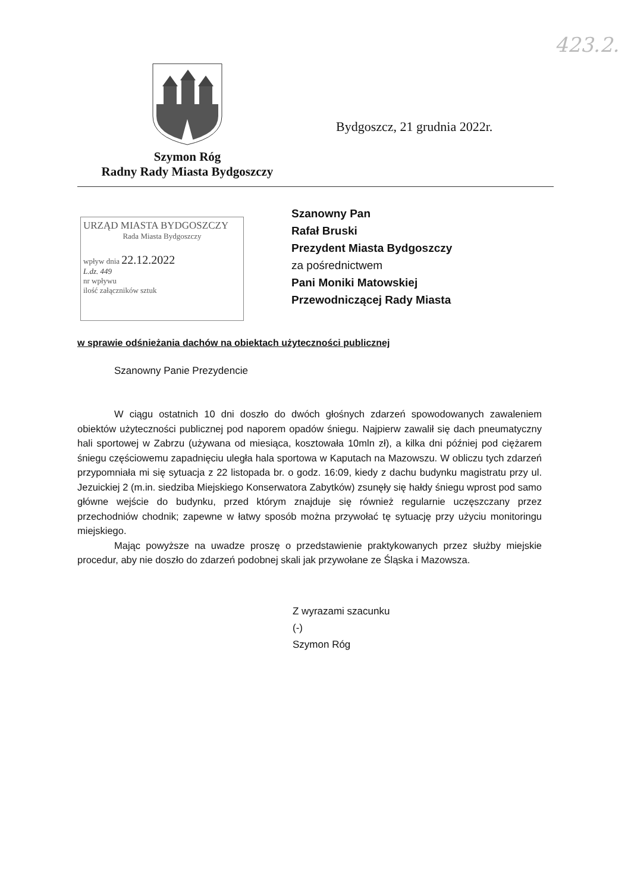423.2.
Szymon Róg
Radny Rady Miasta Bydgoszczy
Bydgoszcz, 21 grudnia 2022r.
URZĄD MIASTA BYDGOSZCZY
Rada Miasta Bydgoszczy
wpływ dnia 22.12.2022
L.dz. 449
nr wpływu
ilość załączników sztuk
Szanowny Pan
Rafał Bruski
Prezydent Miasta Bydgoszczy
za pośrednictwem
Pani Moniki Matowskiej
Przewodniczącej Rady Miasta
w sprawie odśnieżania dachów na obiektach użyteczności publicznej
Szanowny Panie Prezydencie
W ciągu ostatnich 10 dni doszło do dwóch głośnych zdarzeń spowodowanych zawaleniem obiektów użyteczności publicznej pod naporem opadów śniegu. Najpierw zawalił się dach pneumatyczny hali sportowej w Zabrzu (używana od miesiąca, kosztowała 10mln zł), a kilka dni później pod ciężarem śniegu częściowemu zapadnięciu uległa hala sportowa w Kaputach na Mazowszu. W obliczu tych zdarzeń przypomniała mi się sytuacja z 22 listopada br. o godz. 16:09, kiedy z dachu budynku magistratu przy ul. Jezuickiej 2 (m.in. siedziba Miejskiego Konserwatora Zabytków) zsunęły się hałdy śniegu wprost pod samo główne wejście do budynku, przed którym znajduje się również regularnie uczęszczany przez przechodniów chodnik; zapewne w łatwy sposób można przywołać tę sytuację przy użyciu monitoringu miejskiego.
Mając powyższe na uwadze proszę o przedstawienie praktykowanych przez służby miejskie procedur, aby nie doszło do zdarzeń podobnej skali jak przywołane ze Śląska i Mazowsza.
Z wyrazami szacunku
(-)
Szymon Róg